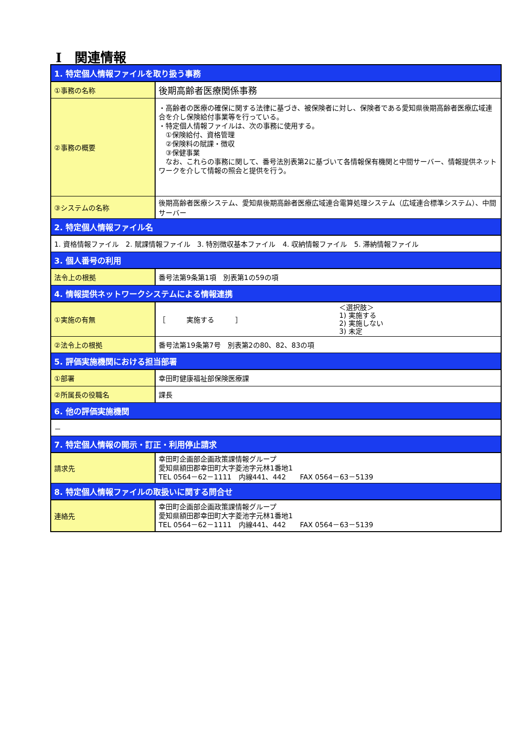Ⅰ　関連情報
| 1. 特定個人情報ファイルを取り扱う事務 | |
| --- | --- |
| ①事務の名称 | 後期高齢者医療関係事務 |
| ②事務の概要 | ・高齢者の医療の確保に関する法律に基づき、被保険者に対し、保険者である愛知県後期高齢者医療広域連合を介し保険給付事業等を行っている。 ・特定個人情報ファイルは、次の事務に使用する。 ①保険給付、資格管理 ②保険料の賦課・徴収 ③保健事業 なお、これらの事務に関して、番号法別表第2に基づいて各情報保有機関と中間サーバー、情報提供ネットワークを介して情報の照会と提供を行う。 |
| ③システムの名称 | 後期高齢者医療システム、愛知県後期高齢者医療広域連合電算処理システム（広域連合標準システム）、中間サーバー |
| 2. 特定個人情報ファイル名 | |
| 1. 資格情報ファイル 2. 賦課情報ファイル 3. 特別徴収基本ファイル 4. 収納情報ファイル 5. 滞納情報ファイル | |
| 3. 個人番号の利用 | |
| 法令上の根拠 | 番号法第9条第1項 別表第1の59の項 |
| 4. 情報提供ネットワークシステムによる情報連携 | |
| ①実施の有無 | ［ 実施する ］ ＜選択肢＞ 1) 実施する 2) 実施しない 3) 未定 |
| ②法令上の根拠 | 番号法第19条第7号 別表第2の80、82、83の項 |
| 5. 評価実施機関における担当部署 | |
| ①部署 | 幸田町健康福祉部保険医療課 |
| ②所属長の役職名 | 課長 |
| 6. 他の評価実施機関 | |
| － | |
| 7. 特定個人情報の開示・訂正・利用停止請求 | |
| 請求先 | 幸田町企画部企画政策課情報グループ 愛知県額田郡幸田町大字菱池字元林1番地1 TEL 0564－62－1111 内線441、442 FAX 0564－63－5139 |
| 8. 特定個人情報ファイルの取扱いに関する問合せ | |
| 連絡先 | 幸田町企画部企画政策課情報グループ 愛知県額田郡幸田町大字菱池字元林1番地1 TEL 0564－62－1111 内線441、442 FAX 0564－63－5139 |